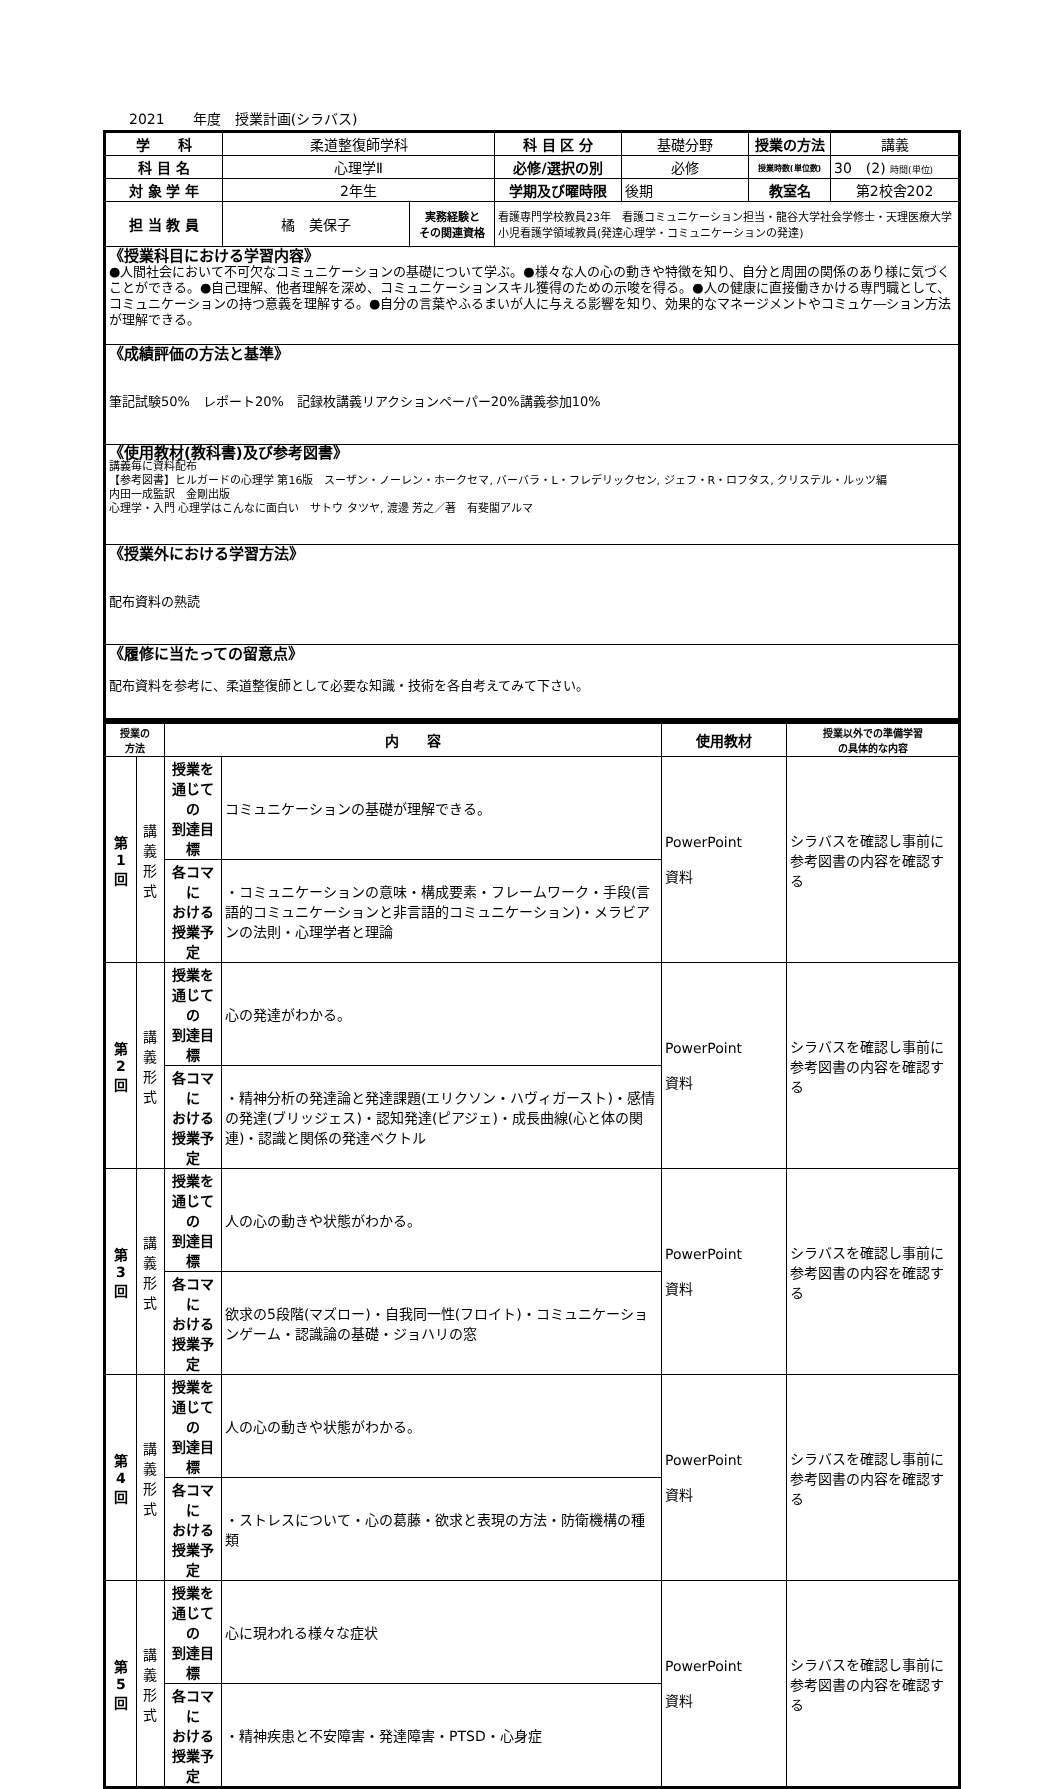2021　　年度　授業計画(シラバス)
| 学 科 | 柔道整復師学科 | | 科 目 区 分 | 基礎分野 | 授業の方法 | 講義 |
| 科 目 名 | 心理学Ⅱ | | 必修/選択の別 | 必修 | 授業時数(単位数) | 30 (2) 時間(単位) |
| 対 象 学 年 | 2年生 | | 学期及び曜時限 | 後期 | 教室名 | 第2校舎202 |
| 担 当 教 員 | 橘 美保子 | 実務経験と その関連資格 | 看護専門学校教員23年 看護コミュニケーション担当・龍谷大学社会学修士・天理医療大学小児看護学領域教員(発達心理学・コミュニケーションの発達) | | | |
| 《授業科目における学習内容》 ●人間社会において不可欠なコミュニケーションの基礎について学ぶ。●様々な人の心の動きや特徴を知り、自分と周囲の関係のあり様に気づくことができる。●自己理解、他者理解を深め、コミュニケーションスキル獲得のための示唆を得る。●人の健康に直接働きかける専門職として、コミュニケーションの持つ意義を理解する。●自分の言葉やふるまいが人に与える影響を知り、効果的なマネージメントやコミュケ―ション方法が理解できる。 | | | | | | |
| 《成績評価の方法と基準》 筆記試験50% レポート20% 記録枚講義リアクションペーパー20%講義参加10% | | | | | | |
| 《使用教材(教科書)及び参考図書》 講義毎に資料配布 【参考図書】ヒルガードの心理学 第16版 スーザン・ノーレン・ホークセマ, バーバラ・L・フレデリックセン, ジェフ・R・ロフタス, クリステル・ルッツ編 内田一成監訳 金剛出版 心理学・入門 心理学はこんなに面白い サトウ タツヤ, 渡邊 芳之／著 有斐閣アルマ | | | | | | |
| 《授業外における学習方法》 配布資料の熟読 | | | | | | |
| 《履修に当たっての留意点》 配布資料を参考に、柔道整復師として必要な知識・技術を各自考えてみて下さい。 | | | | | | |
| 授業の 方法 | | 内 容 | | 使用教材 | 授業以外での準備学習 の具体的な内容 |
| --- | --- | --- | --- | --- | --- |
| 第 1 回 | 講 義 形 式 | 授業を 通じての 到達目標 | コミュニケーションの基礎が理解できる。 | PowerPoint 資料 | シラバスを確認し事前に参考図書の内容を確認する |
| | | 各コマに おける 授業予定 | ・コミュニケーションの意味・構成要素・フレームワーク・手段(言語的コミュニケーションと非言語的コミュニケーション)・メラビアンの法則・心理学者と理論 | | |
| 第 2 回 | 講 義 形 式 | 授業を 通じての 到達目標 | 心の発達がわかる。 | PowerPoint 資料 | シラバスを確認し事前に参考図書の内容を確認する |
| | | 各コマに おける 授業予定 | ・精神分析の発達論と発達課題(エリクソン・ハヴィガースト)・感情の発達(ブリッジェス)・認知発達(ピアジェ)・成長曲線(心と体の関連)・認識と関係の発達ベクトル | | |
| 第 3 回 | 講 義 形 式 | 授業を 通じての 到達目標 | 人の心の動きや状態がわかる。 | PowerPoint 資料 | シラバスを確認し事前に参考図書の内容を確認する |
| | | 各コマに おける 授業予定 | 欲求の5段階(マズロー)・自我同一性(フロイト)・コミュニケーションゲーム・認識論の基礎・ジョハリの窓 | | |
| 第 4 回 | 講 義 形 式 | 授業を 通じての 到達目標 | 人の心の動きや状態がわかる。 | PowerPoint 資料 | シラバスを確認し事前に参考図書の内容を確認する |
| | | 各コマに おける 授業予定 | ・ストレスについて・心の葛藤・欲求と表現の方法・防衛機構の種類 | | |
| 第 5 回 | 講 義 形 式 | 授業を 通じての 到達目標 | 心に現われる様々な症状 | PowerPoint 資料 | シラバスを確認し事前に参考図書の内容を確認する |
| | | 各コマに おける 授業予定 | ・精神疾患と不安障害・発達障害・PTSD・心身症 | | |